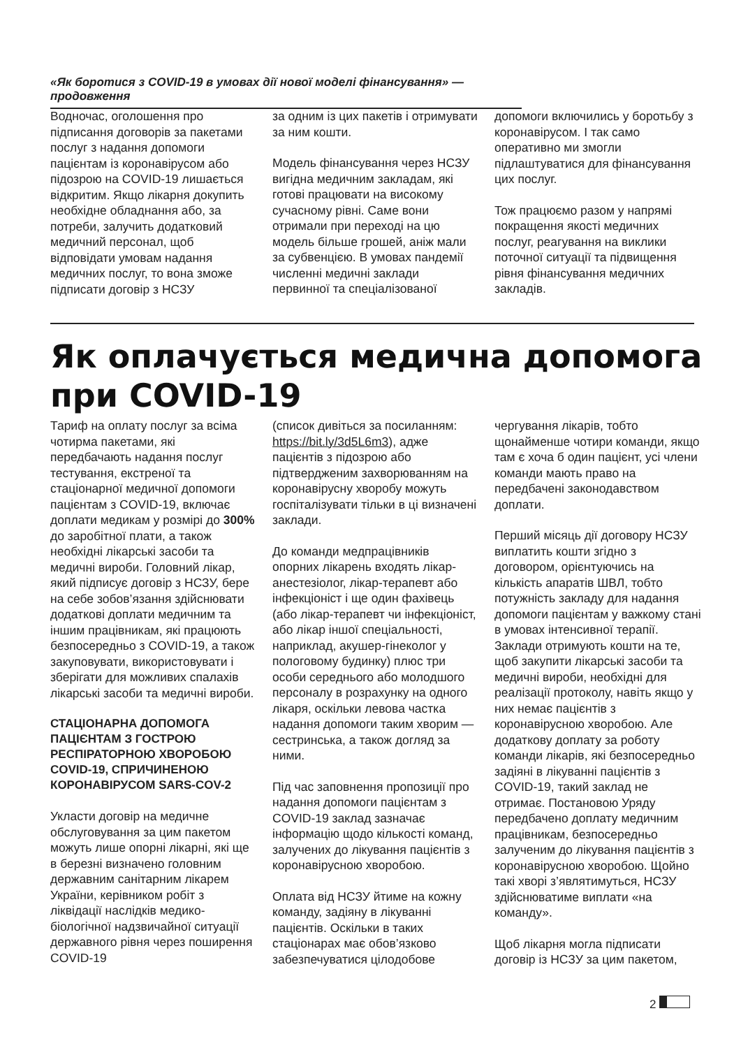«Як боротися з COVID-19 в умовах дії нової моделі фінансування» — продовження
Водночас, оголошення про підписання договорів за пакетами послуг з надання допомоги пацієнтам із коронавірусом або підозрою на COVID-19 лишається відкритим. Якщо лікарня докупить необхідне обладнання або, за потреби, залучить додатковий медичний персонал, щоб відповідати умовам надання медичних послуг, то вона зможе підписати договір з НСЗУ
за одним із цих пакетів і отримувати за ним кошти.
Модель фінансування через НСЗУ вигідна медичним закладам, які готові працювати на високому сучасному рівні. Саме вони отримали при переході на цю модель більше грошей, аніж мали за субвенцією. В умовах пандемії численні медичні заклади первинної та спеціалізованої
допомоги включились у боротьбу з коронавірусом. І так само оперативно ми змогли підлаштуватися для фінансування цих послуг.
Тож працюємо разом у напрямі покращення якості медичних послуг, реагування на виклики поточної ситуації та підвищення рівня фінансування медичних закладів.
Як оплачується медична допомога
при COVID-19
Тариф на оплату послуг за всіма чотирма пакетами, які передбачають надання послуг тестування, екстреної та стаціонарної медичної допомоги пацієнтам з COVID-19, включає доплати медикам у розмірі до 300% до заробітної плати, а також необхідні лікарські засоби та медичні вироби. Головний лікар, який підписує договір з НСЗУ, бере на себе зобов’язання здійснювати додаткові доплати медичним та іншим працівникам, які працюють безпосередньо з COVID-19, а також закуповувати, використовувати і зберігати для можливих спалахів лікарські засоби та медичні вироби.
СТАЦІОНАРНА ДОПОМОГА ПАЦІЄНТАМ З ГОСТРОЮ РЕСПІРАТОРНОЮ ХВОРОБОЮ COVID-19, СПРИЧИНЕНОЮ КОРОНАВІРУСОМ SARS-COV-2
Укласти договір на медичне обслуговування за цим пакетом можуть лише опорні лікарні, які ще в березні визначено головним державним санітарним лікарем України, керівником робіт з ліквідації наслідків медико-біологічної надзвичайної ситуації державного рівня через поширення COVID-19
(список дивіться за посиланням: https://bit.ly/3d5L6m3), адже пацієнтів з підозрою або підтвердженим захворюванням на коронавірусну хворобу можуть госпіталізувати тільки в ці визначені заклади.
До команди медпрацівників опорних лікарень входять лікар-анестезіолог, лікар-терапевт або інфекціоніст і ще один фахівець (або лікар-терапевт чи інфекціоніст, або лікар іншої спеціальності, наприклад, акушер-гінеколог у пологовому будинку) плюс три особи середнього або молодшого персоналу в розрахунку на одного лікаря, оскільки левова частка надання допомоги таким хворим — сестринська, а також догляд за ними.
Під час заповнення пропозиції про надання допомоги пацієнтам з COVID-19 заклад зазначає інформацію щодо кількості команд, залучених до лікування пацієнтів з коронавірусною хворобою.
Оплата від НСЗУ йтиме на кожну команду, задіяну в лікуванні пацієнтів. Оскільки в таких стаціонарах має обов’язково забезпечуватися цілодобове
чергування лікарів, тобто щонайменше чотири команди, якщо там є хоча б один пацієнт, усі члени команди мають право на передбачені законодавством доплати.
Перший місяць дії договору НСЗУ виплатить кошти згідно з договором, орієнтуючись на кількість апаратів ШВЛ, тобто потужність закладу для надання допомоги пацієнтам у важкому стані в умовах інтенсивної терапії. Заклади отримують кошти на те, щоб закупити лікарські засоби та медичні вироби, необхідні для реалізації протоколу, навіть якщо у них немає пацієнтів з коронавірусною хворобою. Але додаткову доплату за роботу команди лікарів, які безпосередньо задіяні в лікуванні пацієнтів з COVID-19, такий заклад не отримає. Постановою Уряду передбачено доплату медичним працівникам, безпосередньо залученим до лікування пацієнтів з коронавірусною хворобою. Щойно такі хворі з’являтимуться, НСЗУ здійснюватиме виплати «на команду».
Щоб лікарня могла підписати договір із НСЗУ за цим пакетом,
2